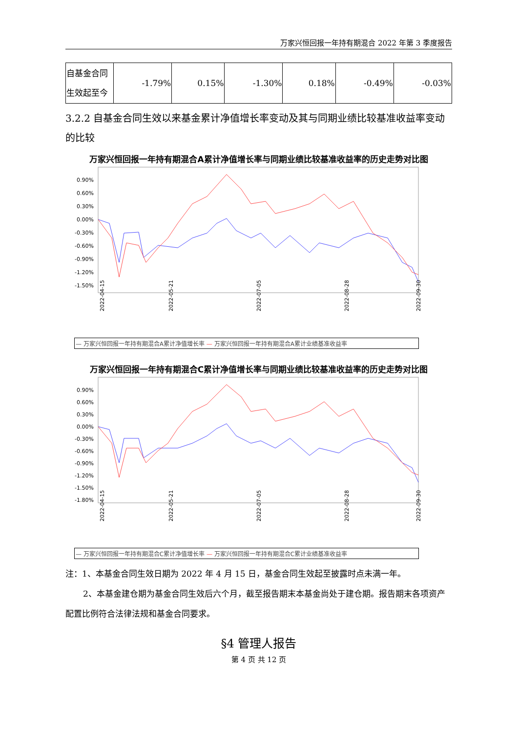万家兴恒回报一年持有期混合 2022 年第 3 季度报告
| 自基金合同生效起至今 | -1.79% | 0.15% | -1.30% | 0.18% | -0.49% | -0.03% |
3.2.2 自基金合同生效以来基金累计净值增长率变动及其与同期业绩比较基准收益率变动的比较
万家兴恒回报一年持有期混合A累计净值增长率与同期业绩比较基准收益率的历史走势对比图
0.90%
0.60%
0.30%
0.00%
-0.30%
-0.60%
-0.90%
-1.20%
-1.50%
2022-04-15
2022-05-21
2022-07-05
2022-08-28
2022-09-30
— 万家兴恒回报一年持有期混合A累计净值增长率 — 万家兴恒回报一年持有期混合A累计业绩基准收益率
万家兴恒回报一年持有期混合C累计净值增长率与同期业绩比较基准收益率的历史走势对比图
0.90%
0.60%
0.30%
0.00%
-0.30%
-0.60%
-0.90%
-1.20%
-1.50%
-1.80%
2022-04-15
2022-05-21
2022-07-05
2022-08-28
2022-09-30
— 万家兴恒回报一年持有期混合C累计净值增长率 — 万家兴恒回报一年持有期混合C累计业绩基准收益率
注：1、本基金合同生效日期为 2022 年 4 月 15 日，基金合同生效起至披露时点未满一年。
2、本基金建仓期为基金合同生效后六个月，截至报告期末本基金尚处于建仓期。报告期末各项资产配置比例符合法律法规和基金合同要求。
§4 管理人报告
第 4 页 共 12 页